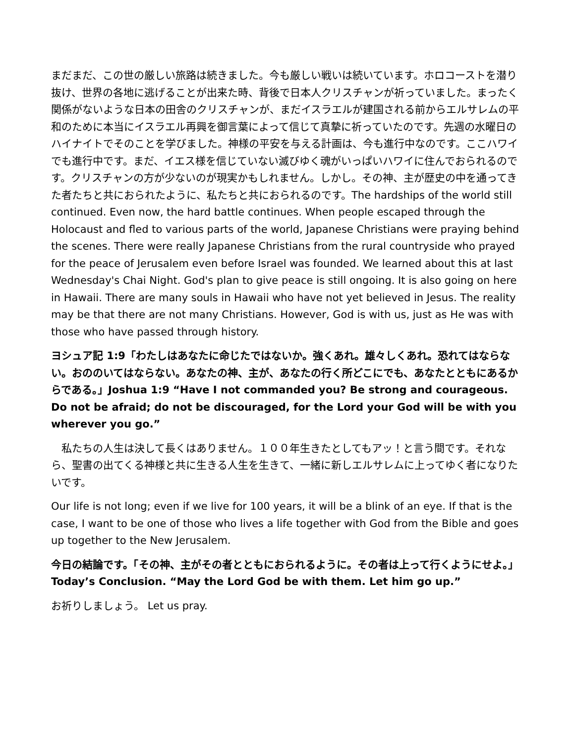まだまだ、この世の厳しい旅路は続きました。今も厳しい戦いは続いています。ホロコーストを潜り抜け、世界の各地に逃げることが出来た時、背後で日本人クリスチャンが祈っていました。まったく関係がないような日本の田舎のクリスチャンが、まだイスラエルが建国される前からエルサレムの平和のために本当にイスラエル再興を御言葉によって信じて真摯に祈っていたのです。先週の水曜日のハイナイトでそのことを学びました。神様の平安を与える計画は、今も進行中なのです。ここハワイでも進行中です。まだ、イエス様を信じていない滅びゆく魂がいっぱいハワイに住んでおられるのです。クリスチャンの方が少ないのが現実かもしれません。しかし。その神、主が歴史の中を通ってきた者たちと共におられたように、私たちと共におられるのです。The hardships of the world still continued. Even now, the hard battle continues. When people escaped through the Holocaust and fled to various parts of the world, Japanese Christians were praying behind the scenes. There were really Japanese Christians from the rural countryside who prayed for the peace of Jerusalem even before Israel was founded. We learned about this at last Wednesday's Chai Night. God's plan to give peace is still ongoing. It is also going on here in Hawaii. There are many souls in Hawaii who have not yet believed in Jesus. The reality may be that there are not many Christians. However, God is with us, just as He was with those who have passed through history.
ヨシュア記 1:9「わたしはあなたに命じたではないか。強くあれ。雄々しくあれ。恐れてはならない。おののいてはならない。あなたの神、主が、あなたの行く所どこにでも、あなたとともにあるからである。」Joshua 1:9 “Have I not commanded you? Be strong and courageous. Do not be afraid; do not be discouraged, for the Lord your God will be with you wherever you go.”
　私たちの人生は決して長くはありません。１００年生きたとしてもアッ！と言う間です。それなら、聖書の出てくる神様と共に生きる人生を生きて、一緒に新しエルサレムに上ってゆく者になりたいです。
Our life is not long; even if we live for 100 years, it will be a blink of an eye. If that is the case, I want to be one of those who lives a life together with God from the Bible and goes up together to the New Jerusalem.
今日の結論です。「その神、主がその者とともにおられるように。その者は上って行くようにせよ。」 Today’s Conclusion. “May the Lord God be with them. Let him go up.”
お祈りしましょう。 Let us pray.